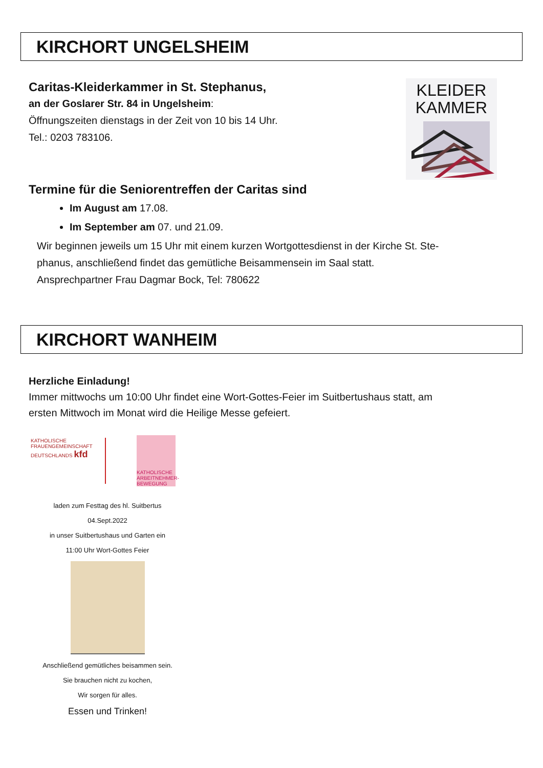KIRCHORT UNGELSHEIM
Caritas-Kleiderkammer in St. Stephanus,
an der Goslarer Str. 84 in Ungelsheim:
Öffnungszeiten dienstags in der Zeit von 10 bis 14 Uhr.
Tel.: 0203 783106.
KLEIDER
KAMMER
Termine für die Seniorentreffen der Caritas sind
Im August am 17.08.
Im September am 07. und 21.09.
Wir beginnen jeweils um 15 Uhr mit einem kurzen Wortgottesdienst in der Kirche St. Ste-
phanus, anschließend findet das gemütliche Beisammensein im Saal statt.
Ansprechpartner Frau Dagmar Bock, Tel: 780622
KIRCHORT WANHEIM
Herzliche Einladung!
Immer mittwochs um 10:00 Uhr findet eine Wort-Gottes-Feier im Suitbertushaus statt, am
ersten Mittwoch im Monat wird die Heilige Messe gefeiert.
KATHOLISCHE FRAUENGEMEINSCHAFT DEUTSCHLANDS kfd
KATHOLISCHE ARBEITNEHMER-BEWEGUNG
laden zum Festtag des hl. Suitbertus
04.Sept.2022
in unser Suitbertushaus und Garten ein
11:00 Uhr Wort-Gottes Feier
Anschließend gemütliches beisammen sein.
Sie brauchen nicht zu kochen,
Wir sorgen für alles.
Essen und Trinken!